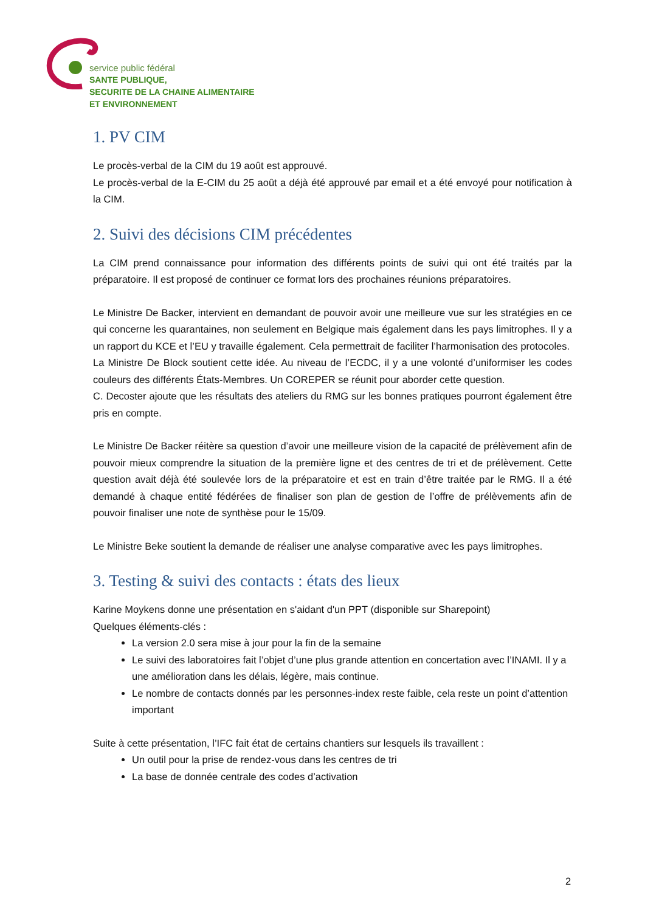service public fédéral
SANTE PUBLIQUE,
SECURITE DE LA CHAINE ALIMENTAIRE
ET ENVIRONNEMENT
1. PV CIM
Le procès-verbal de la CIM du 19 août est approuvé.
Le procès-verbal de la E-CIM du 25 août a déjà été approuvé par email et a été envoyé pour notification à la CIM.
2. Suivi des décisions CIM précédentes
La CIM prend connaissance pour information des différents points de suivi qui ont été traités par la préparatoire. Il est proposé de continuer ce format lors des prochaines réunions préparatoires.
Le Ministre De Backer, intervient en demandant de pouvoir avoir une meilleure vue sur les stratégies en ce qui concerne les quarantaines, non seulement en Belgique mais également dans les pays limitrophes. Il y a un rapport du KCE et l’EU y travaille également. Cela permettrait de faciliter l’harmonisation des protocoles.
La Ministre De Block soutient cette idée. Au niveau de l’ECDC, il y a une volonté d’uniformiser les codes couleurs des différents États-Membres. Un COREPER se réunit pour aborder cette question.
C. Decoster ajoute que les résultats des ateliers du RMG sur les bonnes pratiques pourront également être pris en compte.
Le Ministre De Backer réitère sa question d’avoir une meilleure vision de la capacité de prélèvement afin de pouvoir mieux comprendre la situation de la première ligne et des centres de tri et de prélèvement. Cette question avait déjà été soulevée lors de la préparatoire et est en train d’être traitée par le RMG. Il a été demandé à chaque entité fédérées de finaliser son plan de gestion de l’offre de prélèvements afin de pouvoir finaliser une note de synthèse pour le 15/09.
Le Ministre Beke soutient la demande de réaliser une analyse comparative avec les pays limitrophes.
3. Testing & suivi des contacts : états des lieux
Karine Moykens donne une présentation en s'aidant d'un PPT (disponible sur Sharepoint)
Quelques éléments-clés :
La version 2.0 sera mise à jour pour la fin de la semaine
Le suivi des laboratoires fait l’objet d’une plus grande attention en concertation avec l’INAMI. Il y a une amélioration dans les délais, légère, mais continue.
Le nombre de contacts donnés par les personnes-index reste faible, cela reste un point d’attention important
Suite à cette présentation, l’IFC fait état de certains chantiers sur lesquels ils travaillent :
Un outil pour la prise de rendez-vous dans les centres de tri
La base de donnée centrale des codes d’activation
2